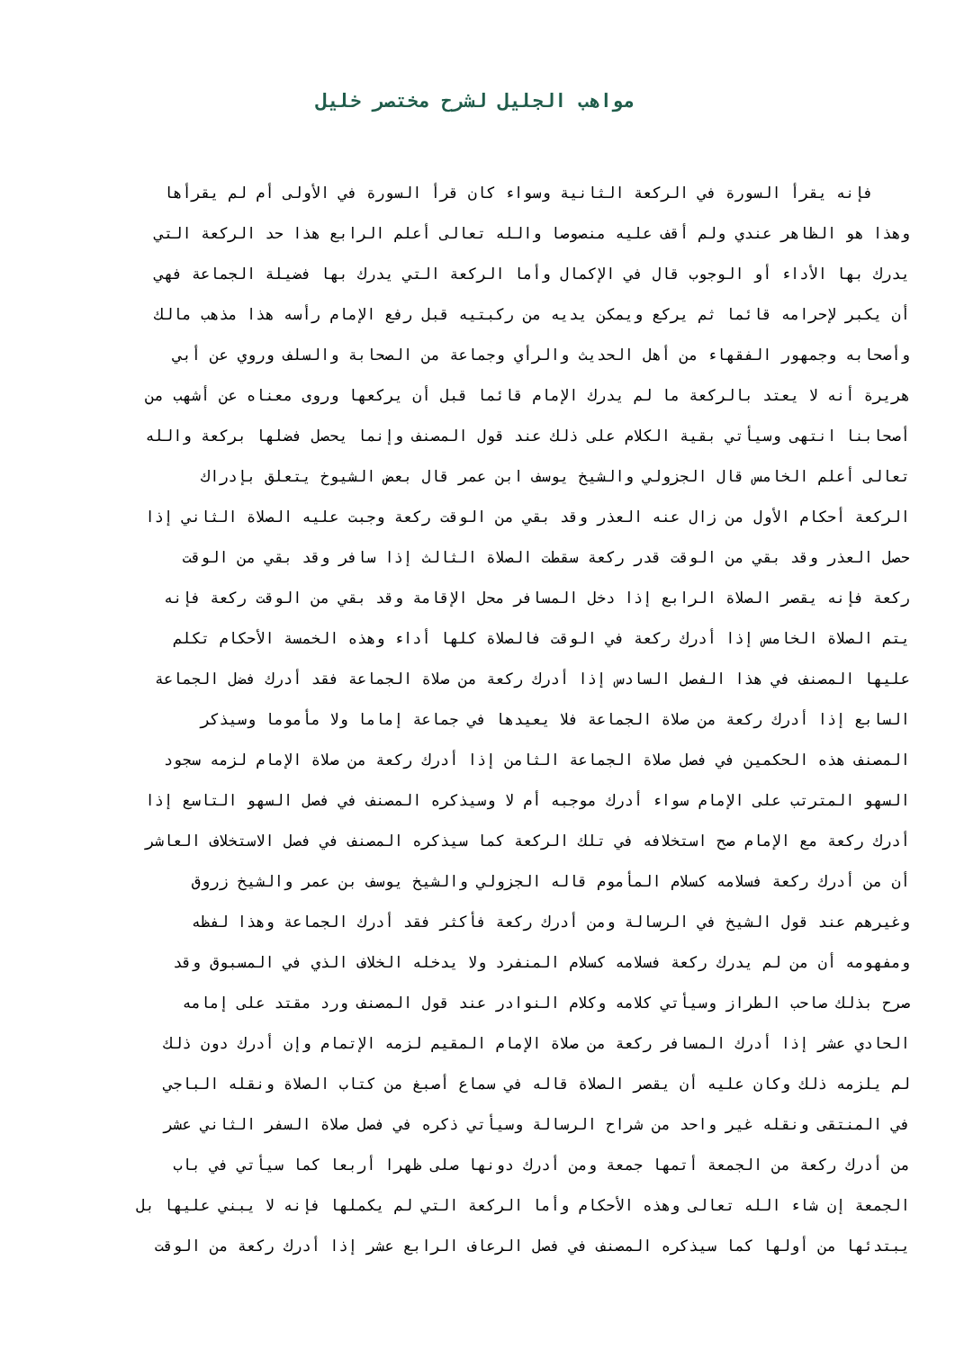مواهب الجليل لشرح مختصر خليل
فإنه يقرأ السورة في الركعة الثانية وسواء كان قرأ السورة في الأولى أم لم يقرأها
وهذا هو الظاهر عندي ولم أقف عليه منصوصا والله تعالى أعلم الرابع هذا حد الركعة التي
يدرك بها الأداء أو الوجوب قال في الإكمال وأما الركعة التي يدرك بها فضيلة الجماعة فهي
أن يكبر لإحرامه قائما ثم يركع ويمكن يديه من ركبتيه قبل رفع الإمام رأسه هذا مذهب مالك
وأصحابه وجمهور الفقهاء من أهل الحديث والرأي وجماعة من الصحابة والسلف وروي عن أبي
هريرة أنه لا يعتد بالركعة ما لم يدرك الإمام قائما قبل أن يركعها وروى معناه عن أشهب من
أصحابنا انتهى وسيأتي بقية الكلام على ذلك عند قول المصنف وإنما يحصل فضلها بركعة والله
تعالى أعلم الخامس قال الجزولي والشيخ يوسف ابن عمر قال بعض الشيوخ يتعلق بإدراك
الركعة أحكام الأول من زال عنه العذر وقد بقي من الوقت ركعة وجبت عليه الصلاة الثاني إذا
حصل العذر وقد بقي من الوقت قدر ركعة سقطت الصلاة الثالث إذا سافر وقد بقي من الوقت
ركعة فإنه يقصر الصلاة الرابع إذا دخل المسافر محل الإقامة وقد بقي من الوقت ركعة فإنه
يتم الصلاة الخامس إذا أدرك ركعة في الوقت فالصلاة كلها أداء وهذه الخمسة الأحكام تكلم
عليها المصنف في هذا الفصل السادس إذا أدرك ركعة من صلاة الجماعة فقد أدرك فضل الجماعة
السابع إذا أدرك ركعة من صلاة الجماعة فلا يعيدها في جماعة إماما ولا مأموما وسيذكر
المصنف هذه الحكمين في فصل صلاة الجماعة الثامن إذا أدرك ركعة من صلاة الإمام لزمه سجود
السهو المترتب على الإمام سواء أدرك موجبه أم لا وسيذكره المصنف في فصل السهو التاسع إذا
أدرك ركعة مع الإمام صح استخلافه في تلك الركعة كما سيذكره المصنف في فصل الاستخلاف العاشر
أن من أدرك ركعة فسلامه كسلام المأموم قاله الجزولي والشيخ يوسف بن عمر والشيخ زروق
وغيرهم عند قول الشيخ في الرسالة ومن أدرك ركعة فأكثر فقد أدرك الجماعة وهذا لفظه
ومفهومه أن من لم يدرك ركعة فسلامه كسلام المنفرد ولا يدخله الخلاف الذي في المسبوق وقد
صرح بذلك صاحب الطراز وسيأتي كلامه وكلام النوادر عند قول المصنف ورد مقتد على إمامه
الحادي عشر إذا أدرك المسافر ركعة من صلاة الإمام المقيم لزمه الإتمام وإن أدرك دون ذلك
لم يلزمه ذلك وكان عليه أن يقصر الصلاة قاله في سماع أصبغ من كتاب الصلاة ونقله الباجي
في المنتقى ونقله غير واحد من شراح الرسالة وسيأتي ذكره في فصل صلاة السفر الثاني عشر
من أدرك ركعة من الجمعة أتمها جمعة ومن أدرك دونها صلى ظهرا أربعا كما سيأتي في باب
الجمعة إن شاء الله تعالى وهذه الأحكام وأما الركعة التي لم يكملها فإنه لا يبني عليها بل
يبتدئها من أولها كما سيذكره المصنف في فصل الرعاف الرابع عشر إذا أدرك ركعة من الوقت